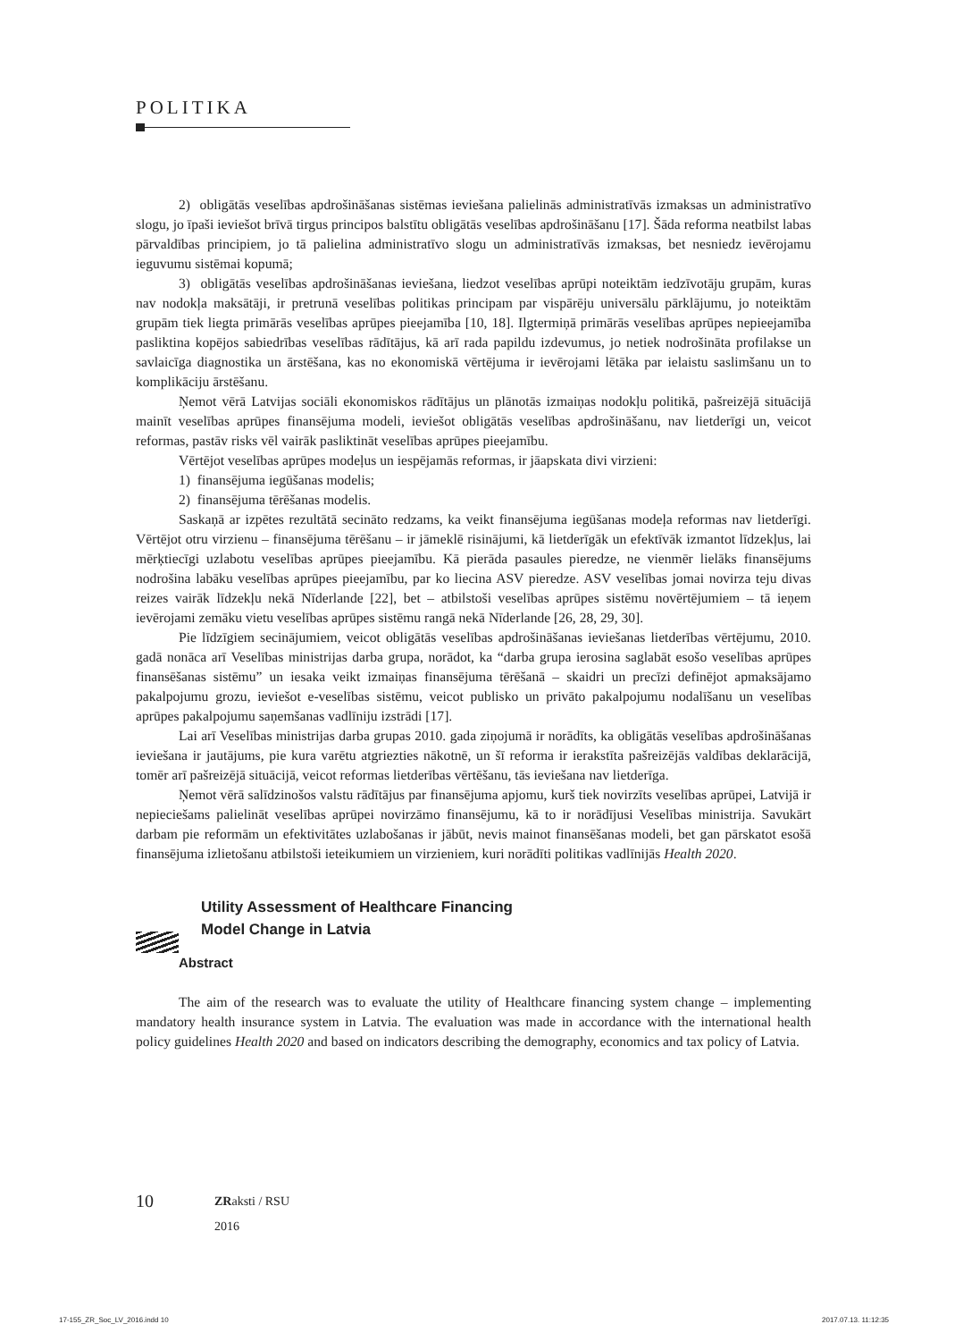POLITIKA
2) obligātās veselības apdrošināšanas sistēmas ieviešana palielinās administratīvās izmaksas un administratīvo slogu, jo īpaši ieviešot brīvā tirgus principos balstītu obligātās veselības apdrošināšanu [17]. Šāda reforma neatbilst labas pārvaldības principiem, jo tā palielina administratīvo slogu un administratīvās izmaksas, bet nesniedz ievērojamu ieguvumu sistēmai kopumā;
3) obligātās veselības apdrošināšanas ieviešana, liedzot veselības aprūpi noteiktām iedzīvotāju grupām, kuras nav nodokļa maksātāji, ir pretrunā veselības politikas principam par vispārēju universālu pārklājumu, jo noteiktām grupām tiek liegta primārās veselības aprūpes pieejamība [10, 18]. Ilgtermiņā primārās veselības aprūpes nepieejamība pasliktina kopējos sabiedrības veselības rādītājus, kā arī rada papildu izdevumus, jo netiek nodrošināta profilakse un savlaicīga diagnostika un ārstēšana, kas no ekonomiskā vērtējuma ir ievērojami lētāka par ielaistu saslimšanu un to komplikāciju ārstēšanu.
Ņemot vērā Latvijas sociāli ekonomiskos rādītājus un plānotās izmaiņas nodokļu politikā, pašreizējā situācijā mainīt veselības aprūpes finansējuma modeli, ieviešot obligātās veselības apdrošināšanu, nav lietderīgi un, veicot reformas, pastāv risks vēl vairāk pasliktināt veselības aprūpes pieejamību.
Vērtējot veselības aprūpes modeļus un iespējamās reformas, ir jāapskata divi virzieni:
1) finansējuma iegūšanas modelis;
2) finansējuma tērēšanas modelis.
Saskaņā ar izpētes rezultātā secināto redzams, ka veikt finansējuma iegūšanas modeļa reformas nav lietderīgi. Vērtējot otru virzienu – finansējuma tērēšanu – ir jāmeklē risinājumi, kā lietderīgāk un efektīvāk izmantot līdzekļus, lai mērķtiecīgi uzlabotu veselības aprūpes pieejamību. Kā pierāda pasaules pieredze, ne vienmēr lielāks finansējums nodrošina labāku veselības aprūpes pieejamību, par ko liecina ASV pieredze. ASV veselības jomai novirza teju divas reizes vairāk līdzekļu nekā Nīderlande [22], bet – atbilstoši veselības aprūpes sistēmu novērtējumiem – tā ieņem ievērojami zemāku vietu veselības aprūpes sistēmu rangā nekā Nīderlande [26, 28, 29, 30].
Pie līdzīgiem secinājumiem, veicot obligātās veselības apdrošināšanas ieviešanas lietderības vērtējumu, 2010. gadā nonāca arī Veselības ministrijas darba grupa, norādot, ka “darba grupa ierosina saglabāt esošo veselības aprūpes finansēšanas sistēmu” un iesaka veikt izmaiņas finansējuma tērēšanā – skaidri un precīzi definējot apmaksājamo pakalpojumu grozu, ieviešot e-veselības sistēmu, veicot publisko un privāto pakalpojumu nodalīšanu un veselības aprūpes pakalpojumu saņemšanas vadlīniju izstrādi [17].
Lai arī Veselības ministrijas darba grupas 2010. gada ziņojumā ir norādīts, ka obligātās veselības apdrošināšanas ieviešana ir jautājums, pie kura varētu atgriezties nākotnē, un šī reforma ir ierakstīta pašreizējās valdības deklarācijā, tomēr arī pašreizējā situācijā, veicot reformas lietderības vērtēšanu, tās ieviešana nav lietderīga.
Ņemot vērā salīdzinošos valstu rādītājus par finansējuma apjomu, kurš tiek novirzīts veselības aprūpei, Latvijā ir nepieciešams palielināt veselības aprūpei novirzāmo finansējumu, kā to ir norādījusi Veselības ministrija. Savukārt darbam pie reformām un efektivitātes uzlabošanas ir jābūt, nevis mainot finansēšanas modeli, bet gan pārskatot esošā finansējuma izlietošanu atbilstoši ieteikumiem un virzieniem, kuri norādīti politikas vadlīnijās Health 2020.
Utility Assessment of Healthcare Financing
Model Change in Latvia
Abstract
The aim of the research was to evaluate the utility of Healthcare financing system change – implementing mandatory health insurance system in Latvia. The evaluation was made in accordance with the international health policy guidelines Health 2020 and based on indicators describing the demography, economics and tax policy of Latvia.
10
ZRaksti / RSU
2016
17-155_ZR_Soc_LV_2016.indd 10 2017.07.13. 11:12:35